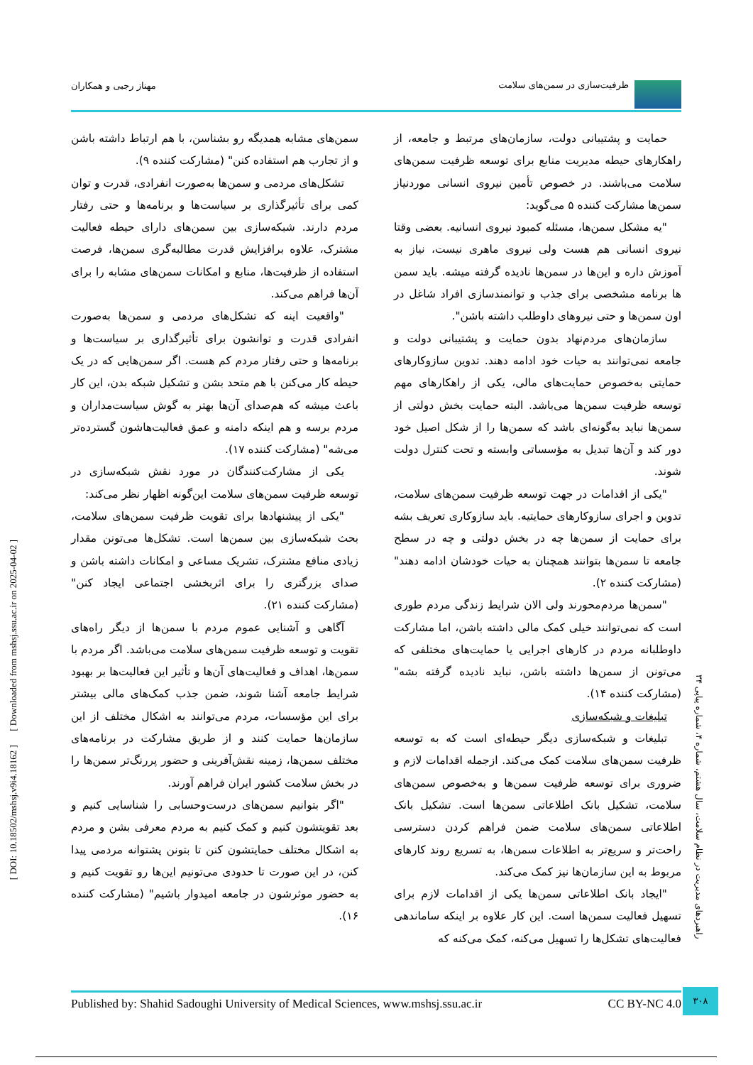ظرفیت‌سازی در سمن‌های سلامت مهناز رجبی و همکاران
حمایت و پشتیبانی دولت، سازمان‌های مرتبط و جامعه، از راهکارهای حیطه مدیریت منابع برای توسعه ظرفیت سمن‌های سلامت می‌باشند. در خصوص تأمین نیروی انسانی موردنیاز سمن‌ها مشارکت کننده ۵ می‌گوید:
"یه مشکل سمن‌ها، مسئله کمبود نیروی انسانیه. بعضی وقتا نیروی انسانی هم هست ولی نیروی ماهری نیست، نیاز به آموزش داره و این‌ها در سمن‌ها نادیده گرفته میشه. باید سمن ها برنامه مشخصی برای جذب و توانمندسازی افراد شاغل در اون سمن‌ها و حتی نیروهای داوطلب داشته باشن".
سازمان‌های مردم‌نهاد بدون حمایت و پشتیبانی دولت و جامعه نمی‌توانند به حیات خود ادامه دهند. تدوین سازوکارهای حمایتی به‌خصوص حمایت‌های مالی، یکی از راهکارهای مهم توسعه ظرفیت سمن‌ها می‌باشد. البته حمایت بخش دولتی از سمن‌ها نباید به‌گونه‌ای باشد که سمن‌ها را از شکل اصیل خود دور کند و آن‌ها تبدیل به مؤسساتی وابسته و تحت کنترل دولت شوند.
"یکی از اقدامات در جهت توسعه ظرفیت سمن‌های سلامت، تدوین و اجرای سازوکارهای حمایتیه. باید سازوکاری تعریف بشه برای حمایت از سمن‌ها چه در بخش دولتی و چه در سطح جامعه تا سمن‌ها بتوانند همچنان به حیات خودشان ادامه دهند" (مشارکت کننده ۲).
"سمن‌ها مردم‌محورند ولی الان شرایط زندگی مردم طوری است که نمی‌توانند خیلی کمک مالی داشته باشن، اما مشارکت داوطلبانه مردم در کارهای اجرایی یا حمایت‌های مختلفی که می‌تونن از سمن‌ها داشته باشن، نباید نادیده گرفته بشه" (مشارکت کننده ۱۴).
تبلیغات و شبکه‌سازی
تبلیغات و شبکه‌سازی دیگر حیطه‌ای است که به توسعه ظرفیت سمن‌های سلامت کمک می‌کند. ازجمله اقدامات لازم و ضروری برای توسعه ظرفیت سمن‌ها و به‌خصوص سمن‌های سلامت، تشکیل بانک اطلاعاتی سمن‌ها است. تشکیل بانک اطلاعاتی سمن‌های سلامت ضمن فراهم کردن دسترسی راحت‌تر و سریع‌تر به اطلاعات سمن‌ها، به تسریع روند کارهای مربوط به این سازمان‌ها نیز کمک می‌کند.
"ایجاد بانک اطلاعاتی سمن‌ها یکی از اقدامات لازم برای تسهیل فعالیت سمن‌ها است. این کار علاوه بر اینکه ساماندهی فعالیت‌های تشکل‌ها را تسهیل می‌کنه، کمک می‌کنه که
سمن‌های مشابه همدیگه رو بشناسن، با هم ارتباط داشته باشن و از تجارب هم استفاده کنن" (مشارکت کننده ۹).
تشکل‌های مردمی و سمن‌ها به‌صورت انفرادی، قدرت و توان کمی برای تأثیرگذاری بر سیاست‌ها و برنامه‌ها و حتی رفتار مردم دارند. شبکه‌سازی بین سمن‌های دارای حیطه فعالیت مشترک، علاوه برافزایش قدرت مطالبه‌گری سمن‌ها، فرصت استفاده از ظرفیت‌ها، منابع و امکانات سمن‌های مشابه را برای آن‌ها فراهم می‌کند.
"واقعیت اینه که تشکل‌های مردمی و سمن‌ها به‌صورت انفرادی قدرت و توانشون برای تأثیرگذاری بر سیاست‌ها و برنامه‌ها و حتی رفتار مردم کم هست. اگر سمن‌هایی که در یک حیطه کار می‌کنن با هم متحد بشن و تشکیل شبکه بدن، این کار باعث میشه که هم‌صدای آن‌ها بهتر به گوش سیاست‌مداران و مردم برسه و هم اینکه دامنه و عمق فعالیت‌هاشون گسترده‌تر می‌شه" (مشارکت کننده ۱۷).
یکی از مشارکت‌کنندگان در مورد نقش شبکه‌سازی در توسعه ظرفیت سمن‌های سلامت این‌گونه اظهار نظر می‌کند:
"یکی از پیشنهادها برای تقویت ظرفیت سمن‌های سلامت، بحث شبکه‌سازی بین سمن‌ها است. تشکل‌ها می‌تونن مقدار زیادی منافع مشترک، تشریک مساعی و امکانات داشته باشن و صدای بزرگتری را برای اثربخشی اجتماعی ایجاد کنن" (مشارکت کننده ۲۱).
آگاهی و آشنایی عموم مردم با سمن‌ها از دیگر راه‌های تقویت و توسعه ظرفیت سمن‌های سلامت می‌باشد. اگر مردم با سمن‌ها، اهداف و فعالیت‌های آن‌ها و تأثیر این فعالیت‌ها بر بهبود شرایط جامعه آشنا شوند، ضمن جذب کمک‌های مالی بیشتر برای این مؤسسات، مردم می‌توانند به اشکال مختلف از این سازمان‌ها حمایت کنند و از طریق مشارکت در برنامه‌های مختلف سمن‌ها، زمینه نقش‌آفرینی و حضور پررنگ‌تر سمن‌ها را در بخش سلامت کشور ایران فراهم آورند.
"اگر بتوانیم سمن‌های درست‌وحسابی را شناسایی کنیم و بعد تقویتشون کنیم و کمک کنیم به مردم معرفی بشن و مردم به اشکال مختلف حمایتشون کنن تا بتونن پشتوانه مردمی پیدا کنن، در این صورت تا حدودی می‌تونیم این‌ها رو تقویت کنیم و به حضور موثرشون در جامعه امیدوار باشیم" (مشارکت کننده ۱۶).
[ DOI: 10.18502/mshsj.v9i4.18162 ] [ Downloaded from mshsj.ssu.ac.ir on 2025-04-02 ]
راهبردهای مدیریت در نظام سلامت، سال هشتم، شماره ۴، شماره پیاپی ۳۴
Published by: Shahid Sadoughi University of Medical Sciences, www.mshsj.ssu.ac.ir CC BY-NC 4.0
۳۰۸